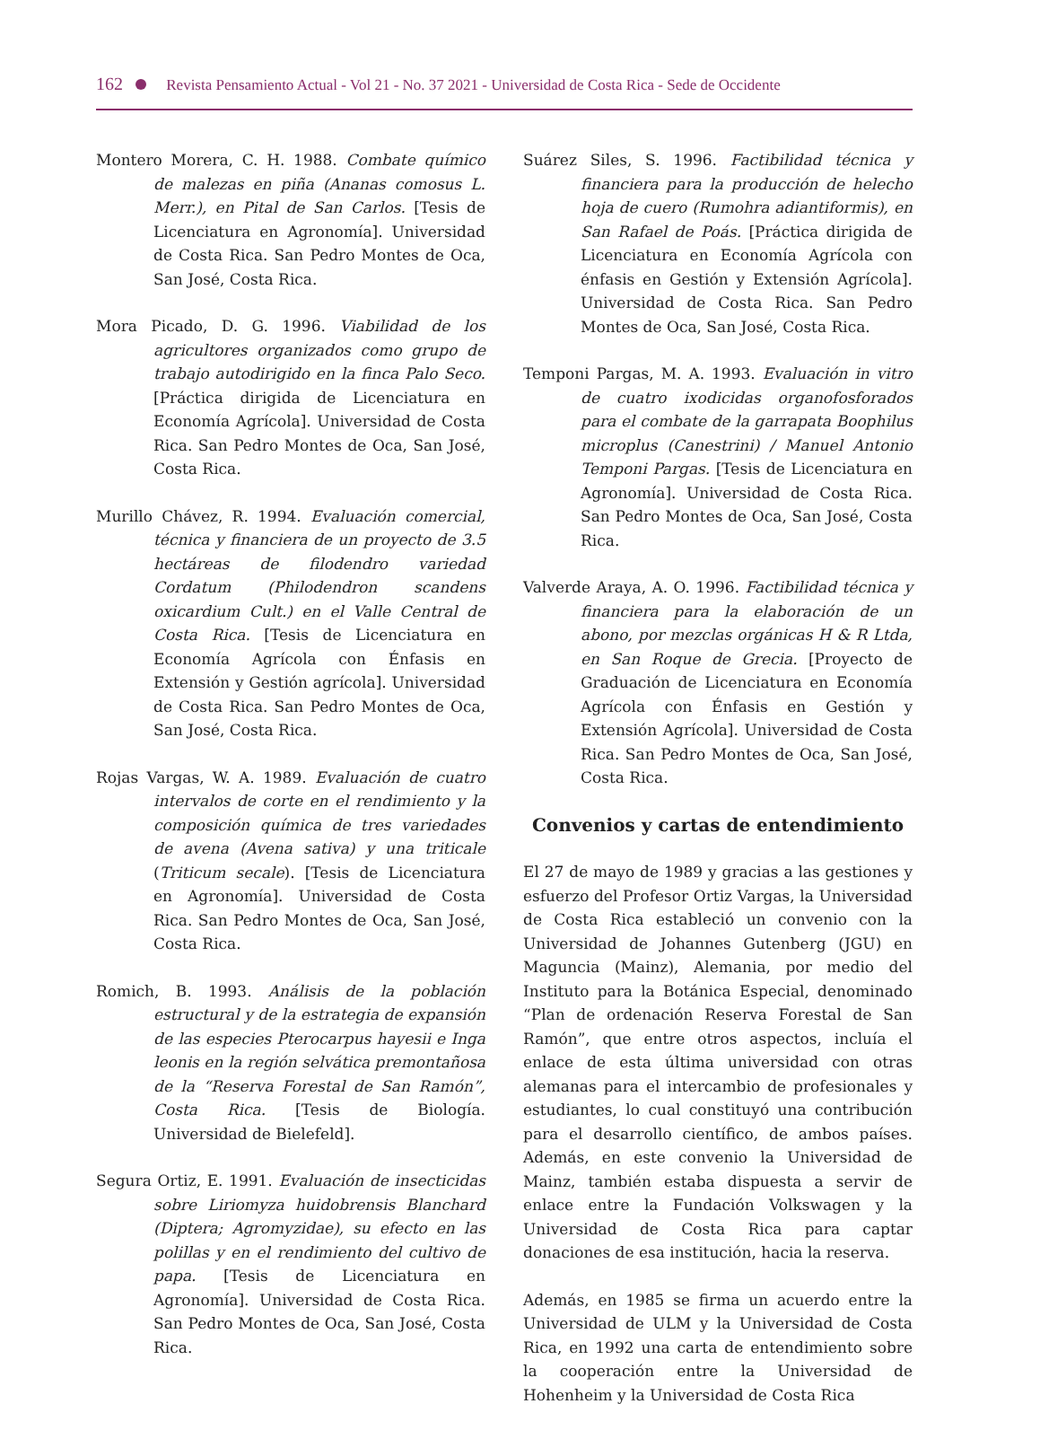162 Revista Pensamiento Actual - Vol 21 - No. 37 2021 - Universidad de Costa Rica - Sede de Occidente
Montero Morera, C. H. 1988. Combate químico de malezas en piña (Ananas comosus L. Merr.), en Pital de San Carlos. [Tesis de Licenciatura en Agronomía]. Universidad de Costa Rica. San Pedro Montes de Oca, San José, Costa Rica.
Mora Picado, D. G. 1996. Viabilidad de los agricultores organizados como grupo de trabajo autodirigido en la finca Palo Seco. [Práctica dirigida de Licenciatura en Economía Agrícola]. Universidad de Costa Rica. San Pedro Montes de Oca, San José, Costa Rica.
Murillo Chávez, R. 1994. Evaluación comercial, técnica y financiera de un proyecto de 3.5 hectáreas de filodendro variedad Cordatum (Philodendron scandens oxicardium Cult.) en el Valle Central de Costa Rica. [Tesis de Licenciatura en Economía Agrícola con Énfasis en Extensión y Gestión agrícola]. Universidad de Costa Rica. San Pedro Montes de Oca, San José, Costa Rica.
Rojas Vargas, W. A. 1989. Evaluación de cuatro intervalos de corte en el rendimiento y la composición química de tres variedades de avena (Avena sativa) y una triticale (Triticum secale). [Tesis de Licenciatura en Agronomía]. Universidad de Costa Rica. San Pedro Montes de Oca, San José, Costa Rica.
Romich, B. 1993. Análisis de la población estructural y de la estrategia de expansión de las especies Pterocarpus hayesii e Inga leonis en la región selvática premontañosa de la “Reserva Forestal de San Ramón”, Costa Rica. [Tesis de Biología. Universidad de Bielefeld].
Segura Ortiz, E. 1991. Evaluación de insecticidas sobre Liriomyza huidobrensis Blanchard (Diptera; Agromyzidae), su efecto en las polillas y en el rendimiento del cultivo de papa. [Tesis de Licenciatura en Agronomía]. Universidad de Costa Rica. San Pedro Montes de Oca, San José, Costa Rica.
Suárez Siles, S. 1996. Factibilidad técnica y financiera para la producción de helecho hoja de cuero (Rumohra adiantiformis), en San Rafael de Poás. [Práctica dirigida de Licenciatura en Economía Agrícola con énfasis en Gestión y Extensión Agrícola]. Universidad de Costa Rica. San Pedro Montes de Oca, San José, Costa Rica.
Temponi Pargas, M. A. 1993. Evaluación in vitro de cuatro ixodicidas organofosforados para el combate de la garrapata Boophilus microplus (Canestrini) / Manuel Antonio Temponi Pargas. [Tesis de Licenciatura en Agronomía]. Universidad de Costa Rica. San Pedro Montes de Oca, San José, Costa Rica.
Valverde Araya, A. O. 1996. Factibilidad técnica y financiera para la elaboración de un abono, por mezclas orgánicas H & R Ltda, en San Roque de Grecia. [Proyecto de Graduación de Licenciatura en Economía Agrícola con Énfasis en Gestión y Extensión Agrícola]. Universidad de Costa Rica. San Pedro Montes de Oca, San José, Costa Rica.
Convenios y cartas de entendimiento
El 27 de mayo de 1989 y gracias a las gestiones y esfuerzo del Profesor Ortiz Vargas, la Universidad de Costa Rica estableció un convenio con la Universidad de Johannes Gutenberg (JGU) en Maguncia (Mainz), Alemania, por medio del Instituto para la Botánica Especial, denominado “Plan de ordenación Reserva Forestal de San Ramón”, que entre otros aspectos, incluía el enlace de esta última universidad con otras alemanas para el intercambio de profesionales y estudiantes, lo cual constituyó una contribución para el desarrollo científico, de ambos países. Además, en este convenio la Universidad de Mainz, también estaba dispuesta a servir de enlace entre la Fundación Volkswagen y la Universidad de Costa Rica para captar donaciones de esa institución, hacia la reserva.
Además, en 1985 se firma un acuerdo entre la Universidad de ULM y la Universidad de Costa Rica, en 1992 una carta de entendimiento sobre la cooperación entre la Universidad de Hohenheim y la Universidad de Costa Rica